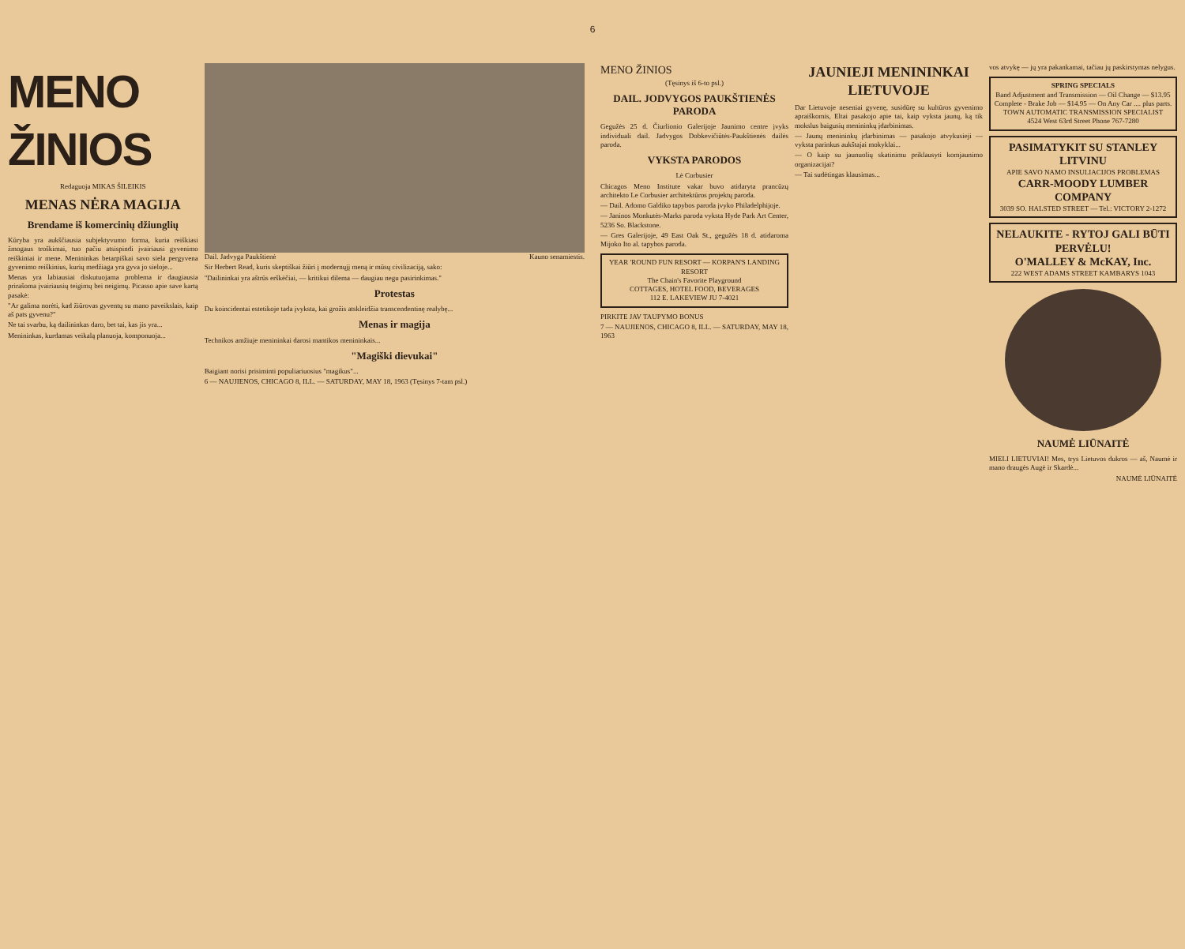6
MENO ŽINIOS
Redaguoja MIKAS ŠILEIKIS
MENAS NĖRA MAGIJA
Brendame iš komercinių džiunglių
Kūryba yra aukščiausia subjektyvumo forma, kuria reiškiasi žmogaus troškimai, tuo pačiu atsispindi įvairiausi gyvenimo reiškiniai ir mene. Menininkas betarpiškai savo siela pergyvena gyvenimo reiškinius, kurių medžiaga yra gyva jo sieloje...
Menas yra labiausiai diskutuojama problema ir daugiausia prirašoma įvairiausių teigimų bei neigimų. Picasso apie save kartą pasakė:
"Ar galima norėti, kad žiūrovas gyventų su mano paveikslais, kaip aš pats gyvenu?"
Ne tai svarbu, ką dailininkas daro, bet tai, kas jis yra...
Menininkas, kurdamas veikalą planuoja, komponuoja...
Dail. Jadvyga Paukštienė Kauno senamiestis.
Sir Herbert Read, kuris skeptiškai žiūri į modernųjį meną ir mūsų civilizaciją, sako:
"Dailininkai yra aštrūs erškėčiai, — kritikui dilema — daugiau negu pasirinkimas."
Protestas
Du koincidentai estetikoje tada įvyksta, kai grožis atskleidžia transcendentinę realybę...
Menas ir magija
Technikos amžiuje menininkai darosi mantikos menininkais...
"Magiški dievukai"
Baigiant norisi prisiminti populiariuosius "magikus"...
6 — NAUJIENOS, CHICAGO 8, ILL. — SATURDAY, MAY 18, 1963 (Tęsinys 7-tam psl.)
MENO ŽINIOS
(Tęsinys iš 6-to psl.)
DAIL. JODVYGOS PAUKŠTIENĖS PARODA
Gegužės 25 d. Čiurlionio Galerijoje Jaunimo centre įvyks individuali dail. Jadvygos Dobkevičiūtės-Paukštienės dailės paroda.
VYKSTA PARODOS
Lė Corbusier
Chicagos Meno Institute vakar buvo atidaryta prancūzų architekto Le Corbusier architektūros projektų paroda.
— Dail. Adomo Galdiko tapybos paroda įvyko Philadelphijoje.
— Janinos Monkutės-Marks paroda vyksta Hyde Park Art Center, 5236 So. Blackstone.
— Gres Galerijoje, 49 East Oak St., gegužės 18 d. atidaroma Mijoko Ito al. tapybos paroda.
YEAR 'ROUND FUN RESORT — KORPAN'S LANDING RESORT
The Chain's Favorite Playground
COTTAGES, HOTEL FOOD, BEVERAGES
112 E. LAKEVIEW JU 7-4021
PIRKITE JAV TAUPYMO BONUS
7 — NAUJIENOS, CHICAGO 8, ILL. — SATURDAY, MAY 18, 1963
JAUNIEJI MENININKAI LIETUVOJE
Dar Lietuvoje neseniai gyvenę, susidūrę su kultūros gyvenimo apraiškomis, Eltai pasakojo apie tai, kaip vyksta jaunų, ką tik mokslus baigusių menininkų įdarbinimas.
— Jaunų menininkų įdarbinimas — pasakojo atvykusieji — vyksta parinkus aukštajai mokyklai...
— O kaip su jaunuolių skatinimu priklausyti komjaunimo organizacijai?
— Tai sudėtingas klausimas...
vos atvykę — jų yra pakankamai, tačiau jų paskirstymas nelygus.
SPRING SPECIALS
Band Adjustment and Transmission — Oil Change — $13.95
Complete - Brake Job — $14.95 — On Any Car .... plus parts.
TOWN AUTOMATIC TRANSMISSION SPECIALIST
4524 West 63rd Street Phone 767-7280
PASIMATYKIT SU STANLEY LITVINU
APIE SAVO NAMO INSULIACIJOS PROBLEMAS
CARR-MOODY LUMBER COMPANY
3039 SO. HALSTED STREET — Tel.: VICTORY 2-1272
NELAUKITE - RYTOJ GALI BŪTI PERVĖLU!
O'MALLEY & McKAY, Inc.
222 WEST ADAMS STREET KAMBARYS 1043
NAUMĖ LIŪNAITĖ
MIELI LIETUVIAI! Mes, trys Lietuvos dukros — aš, Naumė ir mano draugės Augė ir Skardė...
NAUMĖ LIŪNAITĖ